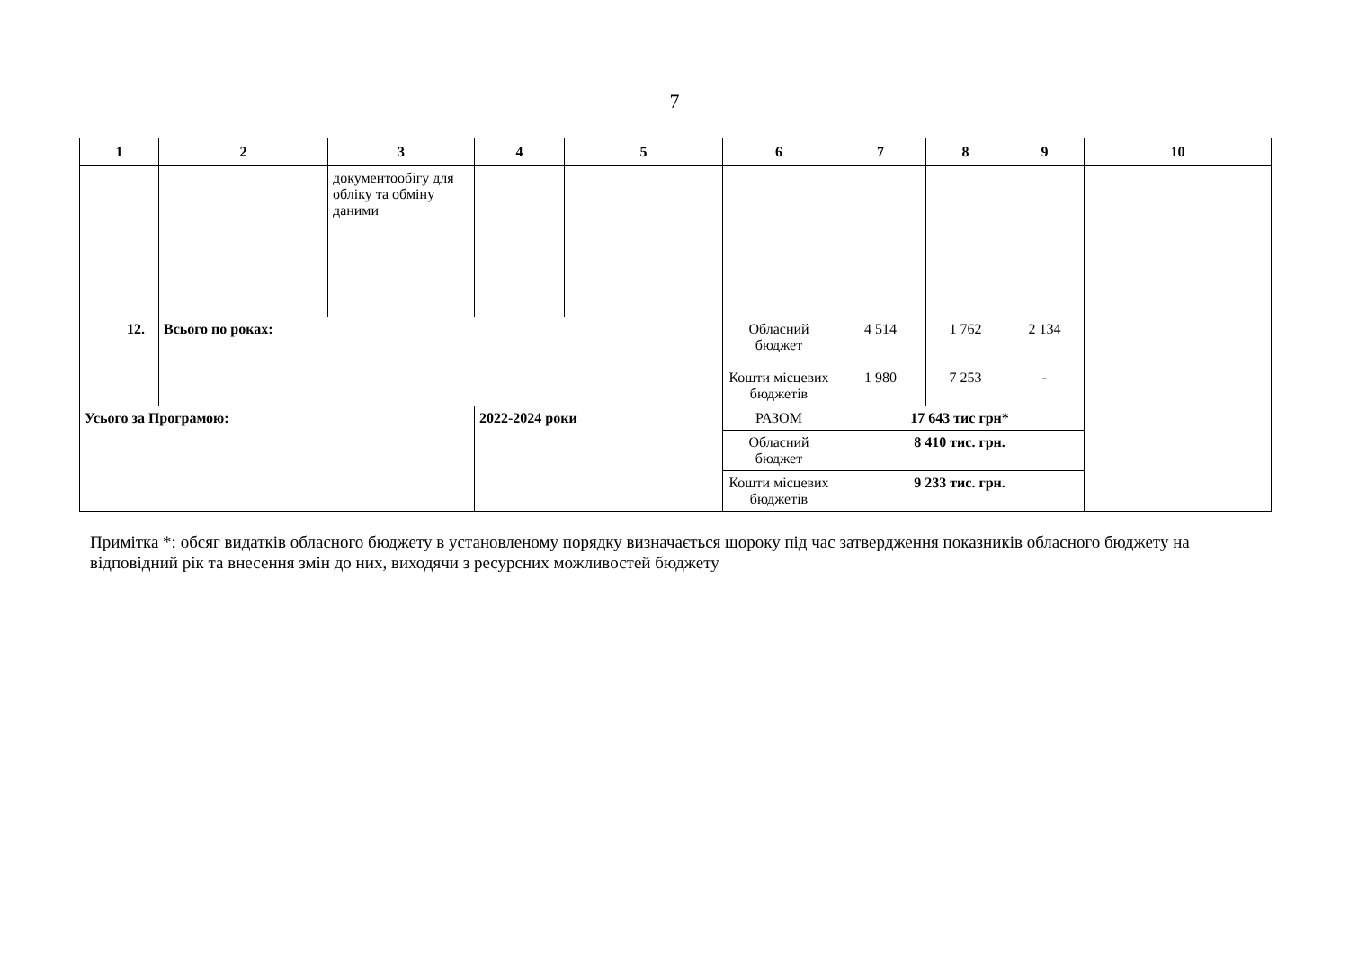7
| 1 | 2 | 3 | 4 | 5 | 6 | 7 | 8 | 9 | 10 |
| --- | --- | --- | --- | --- | --- | --- | --- | --- | --- |
| | | документообігу для обліку та обміну даними | | | | | | | |
| 12. | Всього по роках: | | | | Обласний бюджет Кошти місцевих бюджетів | 4 514 1 980 | 1 762 7 253 | 2 134 - | |
| Усього за Програмою: | | | 2022-2024 роки | | РАЗОМ | 17 643 тис грн* | | | |
| | | | | | Обласний бюджет | 8 410 тис. грн. | | | |
| | | | | | Кошти місцевих бюджетів | 9 233 тис. грн. | | | |
Примітка *: обсяг видатків обласного бюджету в установленому порядку визначається щороку під час затвердження показників обласного бюджету на відповідний рік та внесення змін до них, виходячи з ресурсних можливостей бюджету